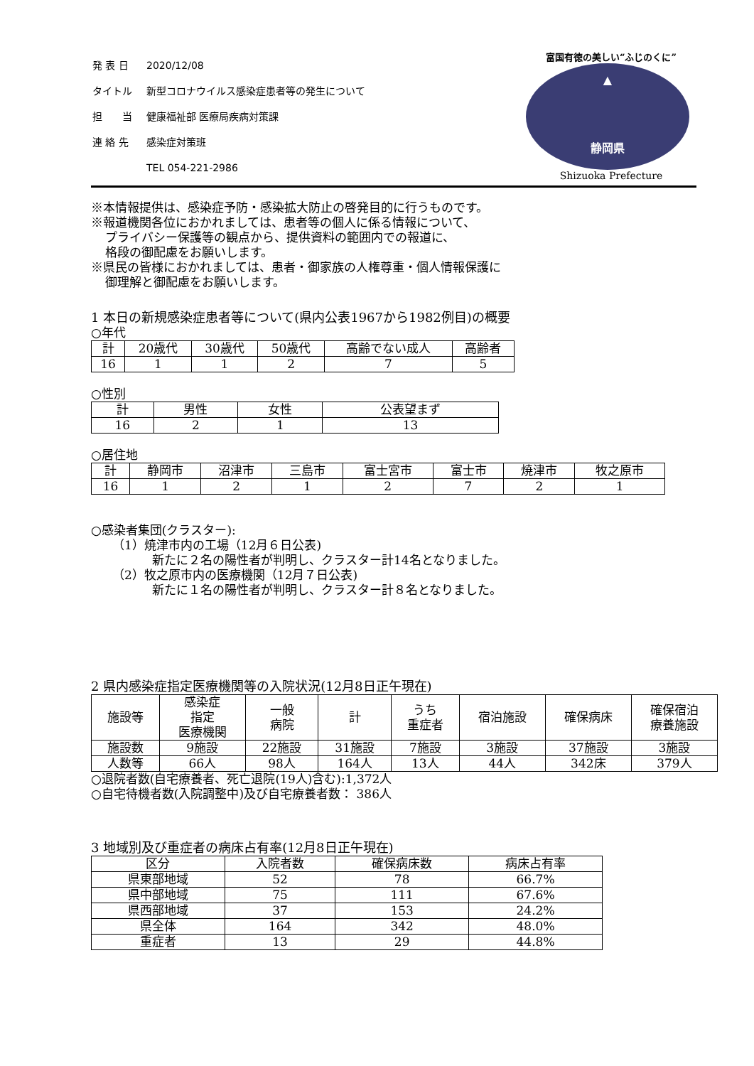| 発 表 日 | 2020/12/08 |
| タイトル | 新型コロナウイルス感染症患者等の発生について |
| 担 当 | 健康福祉部 医療局疾病対策課 |
| 連 絡 先 | 感染症対策班 |
| | TEL 054-221-2986 |
富国有徳の美しい“ふじのくに”
▲
静岡県
Shizuoka Prefecture
※本情報提供は、感染症予防・感染拡大防止の啓発目的に行うものです。
※報道機関各位におかれましては、患者等の個人に係る情報について、
プライバシー保護等の観点から、提供資料の範囲内での報道に、
格段の御配慮をお願いします。
※県民の皆様におかれましては、患者・御家族の人権尊重・個人情報保護に
御理解と御配慮をお願いします。
1 本日の新規感染症患者等について(県内公表1967から1982例目)の概要
○年代
| 計 | 20歳代 | 30歳代 | 50歳代 | 高齢でない成人 | 高齢者 |
| 16 | 1 | 1 | 2 | 7 | 5 |
○性別
| 計 | 男性 | 女性 | 公表望まず |
| 16 | 2 | 1 | 13 |
○居住地
| 計 | 静岡市 | 沼津市 | 三島市 | 富士宮市 | 富士市 | 焼津市 | 牧之原市 |
| 16 | 1 | 2 | 1 | 2 | 7 | 2 | 1 |
○感染者集団(クラスター):
（1）焼津市内の工場（12月６日公表)
新たに２名の陽性者が判明し、クラスター計14名となりました。
（2）牧之原市内の医療機関（12月７日公表)
新たに１名の陽性者が判明し、クラスター計８名となりました。
2 県内感染症指定医療機関等の入院状況(12月8日正午現在)
| 施設等 | 感染症 指定 医療機関 | 一般 病院 | 計 | うち 重症者 | 宿泊施設 | 確保病床 | 確保宿泊 療養施設 |
| 施設数 | 9施設 | 22施設 | 31施設 | 7施設 | 3施設 | 37施設 | 3施設 |
| 人数等 | 66人 | 98人 | 164人 | 13人 | 44人 | 342床 | 379人 |
○退院者数(自宅療養者、死亡退院(19人)含む):1,372人
○自宅待機者数(入院調整中)及び自宅療養者数： 386人
3 地域別及び重症者の病床占有率(12月8日正午現在)
| 区分 | 入院者数 | 確保病床数 | 病床占有率 |
| 県東部地域 | 52 | 78 | 66.7% |
| 県中部地域 | 75 | 111 | 67.6% |
| 県西部地域 | 37 | 153 | 24.2% |
| 県全体 | 164 | 342 | 48.0% |
| 重症者 | 13 | 29 | 44.8% |